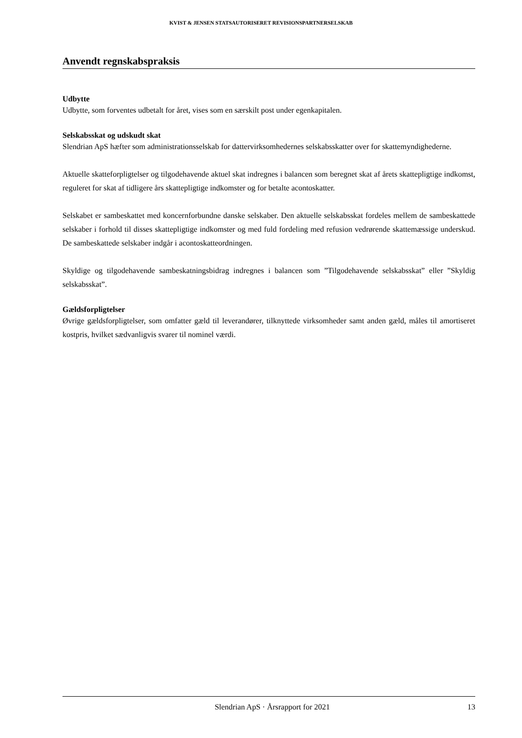KVIST & JENSEN STATSAUTORISERET REVISIONSPARTNERSELSKAB
Anvendt regnskabspraksis
Udbytte
Udbytte, som forventes udbetalt for året, vises som en særskilt post under egenkapitalen.
Selskabsskat og udskudt skat
Slendrian ApS hæfter som administrationsselskab for dattervirksomhedernes selskabsskatter over for skattemyndighederne.
Aktuelle skatteforpligtelser og tilgodehavende aktuel skat indregnes i balancen som beregnet skat af årets skattepligtige indkomst, reguleret for skat af tidligere års skattepligtige indkomster og for betalte acontoskatter.
Selskabet er sambeskattet med koncernforbundne danske selskaber. Den aktuelle selskabsskat fordeles mellem de sambeskattede selskaber i forhold til disses skattepligtige indkomster og med fuld fordeling med refusion vedrørende skattemæssige underskud. De sambeskattede selskaber indgår i acontoskatteordningen.
Skyldige og tilgodehavende sambeskatningsbidrag indregnes i balancen som ”Tilgodehavende selskabsskat” eller ”Skyldig selskabsskat”.
Gældsforpligtelser
Øvrige gældsforpligtelser, som omfatter gæld til leverandører, tilknyttede virksomheder samt anden gæld, måles til amortiseret kostpris, hvilket sædvanligvis svarer til nominel værdi.
Slendrian ApS · Årsrapport for 2021 13